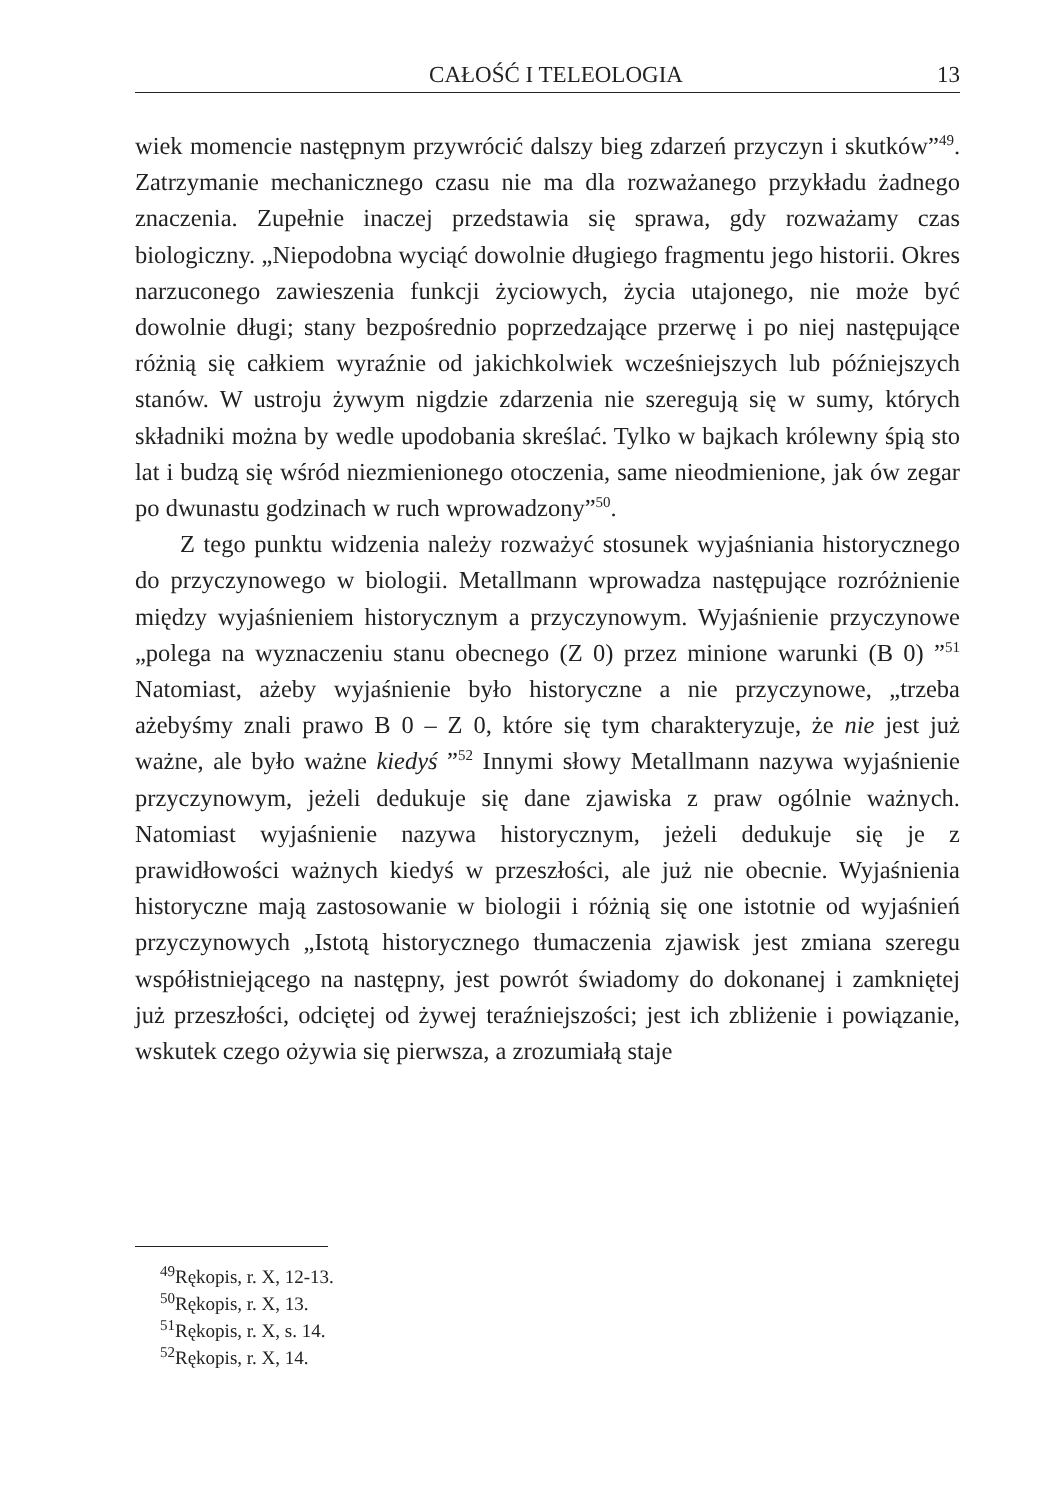CAŁOŚĆ I TELEOLOGIA 13
wiek momencie następnym przywrócić dalszy bieg zdarzeń przyczyn i skutków”<sup>49</sup>. Zatrzymanie mechanicznego czasu nie ma dla rozważanego przykładu żadnego znaczenia. Zupełnie inaczej przedstawia się sprawa, gdy rozważamy czas biologiczny. „Niepodobna wyciąć dowolnie długiego fragmentu jego historii. Okres narzuconego zawieszenia funkcji życiowych, życia utajonego, nie może być dowolnie długi; stany bezpośrednio poprzedzające przerwę i po niej następujące różnią się całkiem wyraźnie od jakichkolwiek wcześniejszych lub późniejszych stanów. W ustroju żywym nigdzie zdarzenia nie szeregują się w sumy, których składniki można by wedle upodobania skreślać. Tylko w bajkach królewny śpią sto lat i budzą się wśród niezmienionego otoczenia, same nieodmienione, jak ów zegar po dwunastu godzinach w ruch wprowadzony”<sup>50</sup>.
Z tego punktu widzenia należy rozważyć stosunek wyjaśniania historycznego do przyczynowego w biologii. Metallmann wprowadza następujące rozróżnienie między wyjaśnieniem historycznym a przyczynowym. Wyjaśnienie przyczynowe „polega na wyznaczeniu stanu obecnego (Z 0) przez minione warunki (B 0) ”<sup>51</sup> Natomiast, ażeby wyjaśnienie było historyczne a nie przyczynowe, „trzeba ażebyśmy znali prawo B 0 – Z 0, które się tym charakteryzuje, że nie jest już ważne, ale było ważne kiedyś ”<sup>52</sup> Innymi słowy Metallmann nazywa wyjaśnienie przyczynowym, jeżeli dedukuje się dane zjawiska z praw ogólnie ważnych. Natomiast wyjaśnienie nazywa historycznym, jeżeli dedukuje się je z prawidłowości ważnych kiedyś w przeszłości, ale już nie obecnie. Wyjaśnienia historyczne mają zastosowanie w biologii i różnią się one istotnie od wyjaśnień przyczynowych „Istotą historycznego tłumaczenia zjawisk jest zmiana szeregu współistniejącego na następny, jest powrót świadomy do dokonanej i zamkniętej już przeszłości, odciętej od żywej teraźniejszości; jest ich zbliżenie i powiązanie, wskutek czego ożywia się pierwsza, a zrozumiałą staje
<sup>49</sup> Rękopis, r. X, 12-13.
<sup>50</sup> Rękopis, r. X, 13.
<sup>51</sup> Rękopis, r. X, s. 14.
<sup>52</sup> Rękopis, r. X, 14.